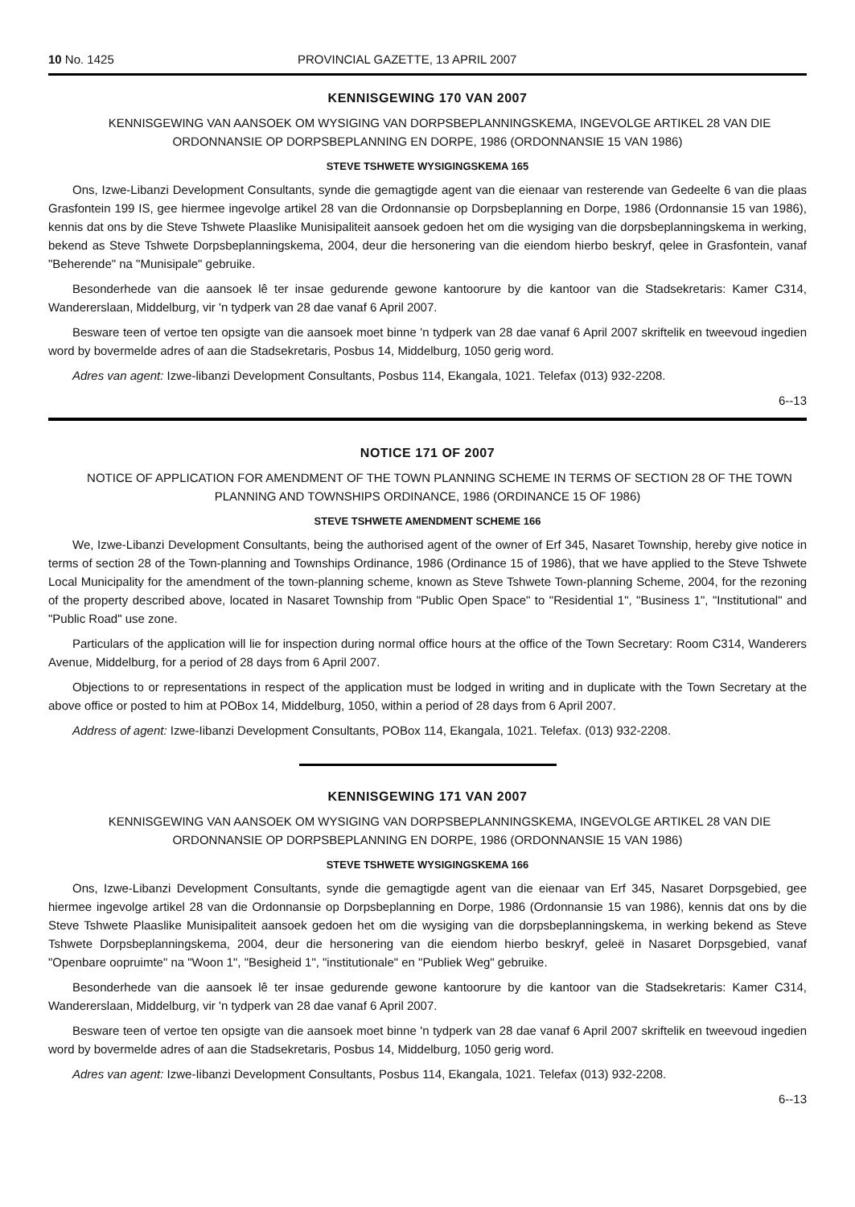10 No. 1425 PROVINCIAL GAZETTE, 13 APRIL 2007
KENNISGEWING 170 VAN 2007
KENNISGEWING VAN AANSOEK OM WYSIGING VAN DORPSBEPLANNINGSKEMA, INGEVOLGE ARTIKEL 28 VAN DIE ORDONNANSIE OP DORPSBEPLANNING EN DORPE, 1986 (ORDONNANSIE 15 VAN 1986)
STEVE TSHWETE WYSIGINGSKEMA 165
Ons, Izwe-Libanzi Development Consultants, synde die gemagtigde agent van die eienaar van resterende van Gedeelte 6 van die plaas Grasfontein 199 IS, gee hiermee ingevolge artikel 28 van die Ordonnansie op Dorpsbeplanning en Dorpe, 1986 (Ordonnansie 15 van 1986), kennis dat ons by die Steve Tshwete Plaaslike Munisipaliteit aansoek gedoen het om die wysiging van die dorpsbeplanningskema in werking, bekend as Steve Tshwete Dorpsbeplanningskema, 2004, deur die hersonering van die eiendom hierbo beskryf, qelee in Grasfontein, vanaf "Beherende" na "Munisipale" gebruike.
Besonderhede van die aansoek lê ter insae gedurende gewone kantoorure by die kantoor van die Stadsekretaris: Kamer C314, Wandererslaan, Middelburg, vir 'n tydperk van 28 dae vanaf 6 April 2007.
Besware teen of vertoe ten opsigte van die aansoek moet binne 'n tydperk van 28 dae vanaf 6 April 2007 skriftelik en tweevoud ingedien word by bovermelde adres of aan die Stadsekretaris, Posbus 14, Middelburg, 1050 gerig word.
Adres van agent: Izwe-libanzi Development Consultants, Posbus 114, Ekangala, 1021. Telefax (013) 932-2208.
6--13
NOTICE 171 OF 2007
NOTICE OF APPLICATION FOR AMENDMENT OF THE TOWN PLANNING SCHEME IN TERMS OF SECTION 28 OF THE TOWN PLANNING AND TOWNSHIPS ORDINANCE, 1986 (ORDINANCE 15 OF 1986)
STEVE TSHWETE AMENDMENT SCHEME 166
We, Izwe-Libanzi Development Consultants, being the authorised agent of the owner of Erf 345, Nasaret Township, hereby give notice in terms of section 28 of the Town-planning and Townships Ordinance, 1986 (Ordinance 15 of 1986), that we have applied to the Steve Tshwete Local Municipality for the amendment of the town-planning scheme, known as Steve Tshwete Town-planning Scheme, 2004, for the rezoning of the property described above, located in Nasaret Township from "Public Open Space" to "Residential 1", "Business 1", "Institutional" and "Public Road" use zone.
Particulars of the application will lie for inspection during normal office hours at the office of the Town Secretary: Room C314, Wanderers Avenue, Middelburg, for a period of 28 days from 6 April 2007.
Objections to or representations in respect of the application must be lodged in writing and in duplicate with the Town Secretary at the above office or posted to him at POBox 14, Middelburg, 1050, within a period of 28 days from 6 April 2007.
Address of agent: Izwe-Iibanzi Development Consultants, POBox 114, Ekangala, 1021. Telefax. (013) 932-2208.
KENNISGEWING 171 VAN 2007
KENNISGEWING VAN AANSOEK OM WYSIGING VAN DORPSBEPLANNINGSKEMA, INGEVOLGE ARTIKEL 28 VAN DIE ORDONNANSIE OP DORPSBEPLANNING EN DORPE, 1986 (ORDONNANSIE 15 VAN 1986)
STEVE TSHWETE WYSIGINGSKEMA 166
Ons, Izwe-Libanzi Development Consultants, synde die gemagtigde agent van die eienaar van Erf 345, Nasaret Dorpsgebied, gee hiermee ingevolge artikel 28 van die Ordonnansie op Dorpsbeplanning en Dorpe, 1986 (Ordonnansie 15 van 1986), kennis dat ons by die Steve Tshwete Plaaslike Munisipaliteit aansoek gedoen het om die wysiging van die dorpsbeplanningskema, in werking bekend as Steve Tshwete Dorpsbeplanningskema, 2004, deur die hersonering van die eiendom hierbo beskryf, geleë in Nasaret Dorpsgebied, vanaf "Openbare oopruimte" na "Woon 1", "Besigheid 1", "institutionale" en "Publiek Weg" gebruike.
Besonderhede van die aansoek lê ter insae gedurende gewone kantoorure by die kantoor van die Stadsekretaris: Kamer C314, Wandererslaan, Middelburg, vir 'n tydperk van 28 dae vanaf 6 April 2007.
Besware teen of vertoe ten opsigte van die aansoek moet binne 'n tydperk van 28 dae vanaf 6 April 2007 skriftelik en tweevoud ingedien word by bovermelde adres of aan die Stadsekretaris, Posbus 14, Middelburg, 1050 gerig word.
Adres van agent: Izwe-Iibanzi Development Consultants, Posbus 114, Ekangala, 1021. Telefax (013) 932-2208.
6--13